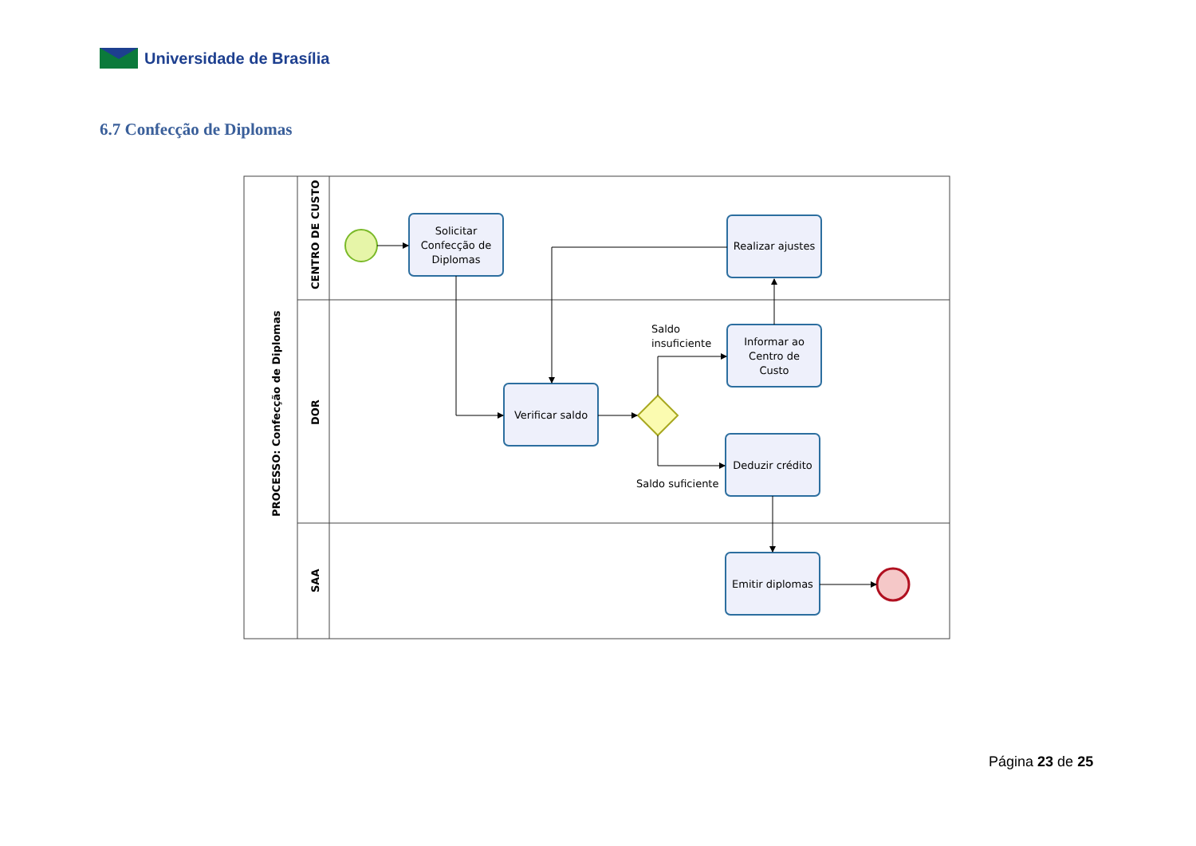Universidade de Brasília
6.7 Confecção de Diplomas
PROCESSO: Confecção de Diplomas
CENTRO DE CUSTO
DOR
SAA
Solicitar
Confecção de
Diplomas
Realizar ajustes
Informar ao
Centro de
Custo
Verificar saldo
Deduzir crédito
Emitir diplomas
Saldo
insuficiente
Saldo suficiente
Página 23 de 25